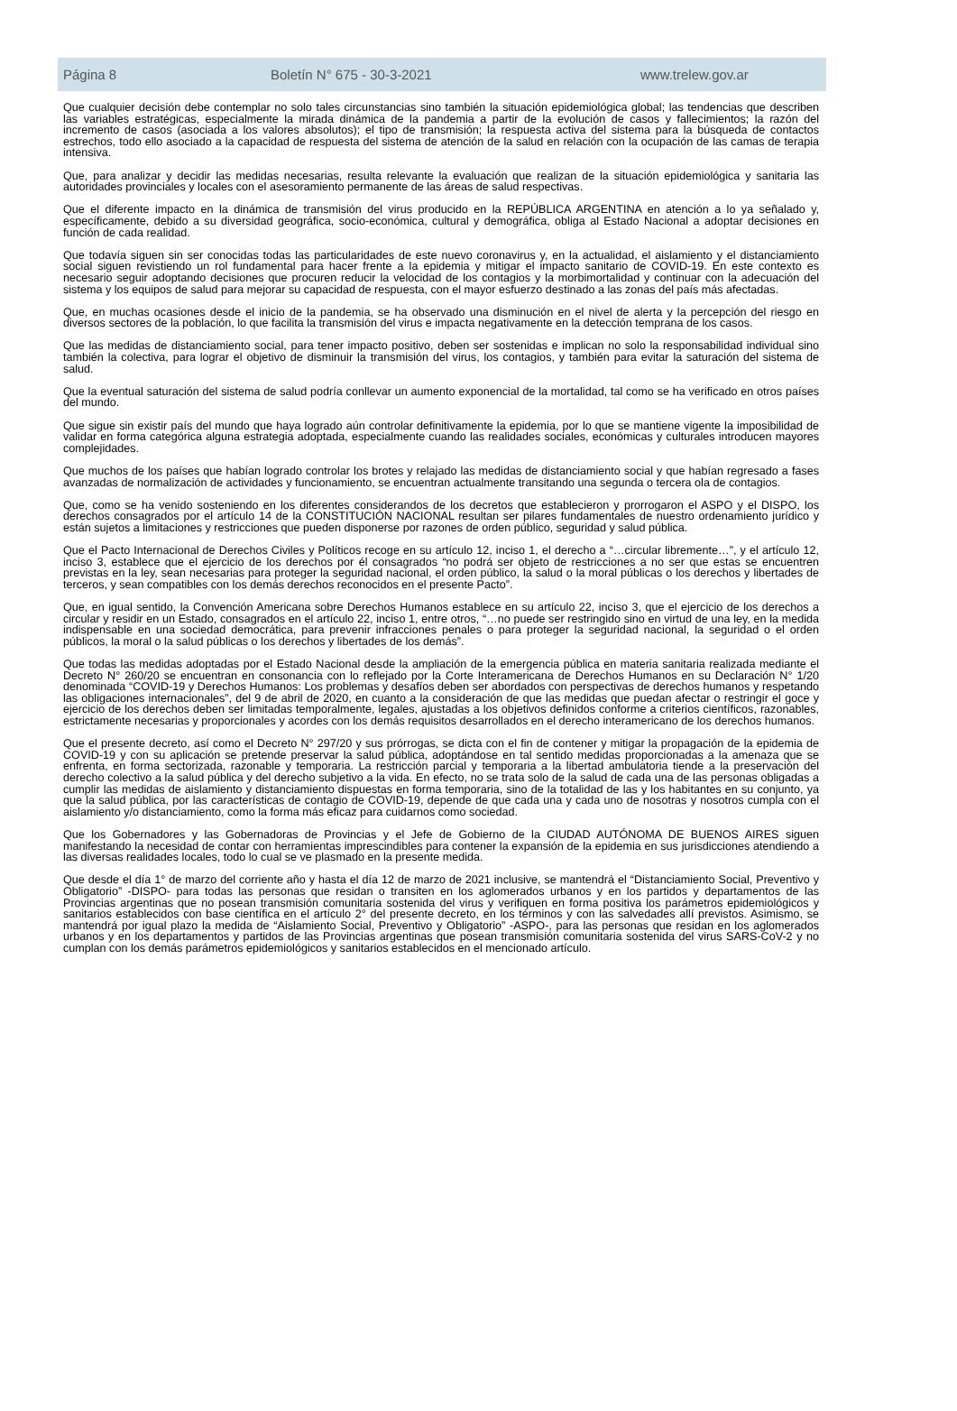Página 8 Boletín N° 675 - 30-3-2021 www.trelew.gov.ar
Que cualquier decisión debe contemplar no solo tales circunstancias sino también la situación epidemiológica global; las tendencias que describen las variables estratégicas, especialmente la mirada dinámica de la pandemia a partir de la evolución de casos y fallecimientos; la razón del incremento de casos (asociada a los valores absolutos); el tipo de transmisión; la respuesta activa del sistema para la búsqueda de contactos estrechos, todo ello asociado a la capacidad de respuesta del sistema de atención de la salud en relación con la ocupación de las camas de terapia intensiva.
Que, para analizar y decidir las medidas necesarias, resulta relevante la evaluación que realizan de la situación epidemiológica y sanitaria las autoridades provinciales y locales con el asesoramiento permanente de las áreas de salud respectivas.
Que el diferente impacto en la dinámica de transmisión del virus producido en la REPÚBLICA ARGENTINA en atención a lo ya señalado y, específicamente, debido a su diversidad geográfica, socio-económica, cultural y demográfica, obliga al Estado Nacional a adoptar decisiones en función de cada realidad.
Que todavía siguen sin ser conocidas todas las particularidades de este nuevo coronavirus y, en la actualidad, el aislamiento y el distanciamiento social siguen revistiendo un rol fundamental para hacer frente a la epidemia y mitigar el impacto sanitario de COVID-19. En este contexto es necesario seguir adoptando decisiones que procuren reducir la velocidad de los contagios y la morbimortalidad y continuar con la adecuación del sistema y los equipos de salud para mejorar su capacidad de respuesta, con el mayor esfuerzo destinado a las zonas del país más afectadas.
Que, en muchas ocasiones desde el inicio de la pandemia, se ha observado una disminución en el nivel de alerta y la percepción del riesgo en diversos sectores de la población, lo que facilita la transmisión del virus e impacta negativamente en la detección temprana de los casos.
Que las medidas de distanciamiento social, para tener impacto positivo, deben ser sostenidas e implican no solo la responsabilidad individual sino también la colectiva, para lograr el objetivo de disminuir la transmisión del virus, los contagios, y también para evitar la saturación del sistema de salud.
Que la eventual saturación del sistema de salud podría conllevar un aumento exponencial de la mortalidad, tal como se ha verificado en otros países del mundo.
Que sigue sin existir país del mundo que haya logrado aún controlar definitivamente la epidemia, por lo que se mantiene vigente la imposibilidad de validar en forma categórica alguna estrategia adoptada, especialmente cuando las realidades sociales, económicas y culturales introducen mayores complejidades.
Que muchos de los países que habían logrado controlar los brotes y relajado las medidas de distanciamiento social y que habían regresado a fases avanzadas de normalización de actividades y funcionamiento, se encuentran actualmente transitando una segunda o tercera ola de contagios.
Que, como se ha venido sosteniendo en los diferentes considerandos de los decretos que establecieron y prorrogaron el ASPO y el DISPO, los derechos consagrados por el artículo 14 de la CONSTITUCIÓN NACIONAL resultan ser pilares fundamentales de nuestro ordenamiento jurídico y están sujetos a limitaciones y restricciones que pueden disponerse por razones de orden público, seguridad y salud pública.
Que el Pacto Internacional de Derechos Civiles y Políticos recoge en su artículo 12, inciso 1, el derecho a “…circular libremente…”, y el artículo 12, inciso 3, establece que el ejercicio de los derechos por él consagrados “no podrá ser objeto de restricciones a no ser que estas se encuentren previstas en la ley, sean necesarias para proteger la seguridad nacional, el orden público, la salud o la moral públicas o los derechos y libertades de terceros, y sean compatibles con los demás derechos reconocidos en el presente Pacto”.
Que, en igual sentido, la Convención Americana sobre Derechos Humanos establece en su artículo 22, inciso 3, que el ejercicio de los derechos a circular y residir en un Estado, consagrados en el artículo 22, inciso 1, entre otros, “…no puede ser restringido sino en virtud de una ley, en la medida indispensable en una sociedad democrática, para prevenir infracciones penales o para proteger la seguridad nacional, la seguridad o el orden públicos, la moral o la salud públicas o los derechos y libertades de los demás”.
Que todas las medidas adoptadas por el Estado Nacional desde la ampliación de la emergencia pública en materia sanitaria realizada mediante el Decreto N° 260/20 se encuentran en consonancia con lo reflejado por la Corte Interamericana de Derechos Humanos en su Declaración N° 1/20 denominada “COVID-19 y Derechos Humanos: Los problemas y desafíos deben ser abordados con perspectivas de derechos humanos y respetando las obligaciones internacionales”, del 9 de abril de 2020, en cuanto a la consideración de que las medidas que puedan afectar o restringir el goce y ejercicio de los derechos deben ser limitadas temporalmente, legales, ajustadas a los objetivos definidos conforme a criterios científicos, razonables, estrictamente necesarias y proporcionales y acordes con los demás requisitos desarrollados en el derecho interamericano de los derechos humanos.
Que el presente decreto, así como el Decreto N° 297/20 y sus prórrogas, se dicta con el fin de contener y mitigar la propagación de la epidemia de COVID-19 y con su aplicación se pretende preservar la salud pública, adoptándose en tal sentido medidas proporcionadas a la amenaza que se enfrenta, en forma sectorizada, razonable y temporaria. La restricción parcial y temporaria a la libertad ambulatoria tiende a la preservación del derecho colectivo a la salud pública y del derecho subjetivo a la vida. En efecto, no se trata solo de la salud de cada una de las personas obligadas a cumplir las medidas de aislamiento y distanciamiento dispuestas en forma temporaria, sino de la totalidad de las y los habitantes en su conjunto, ya que la salud pública, por las características de contagio de COVID-19, depende de que cada una y cada uno de nosotras y nosotros cumpla con el aislamiento y/o distanciamiento, como la forma más eficaz para cuidarnos como sociedad.
Que los Gobernadores y las Gobernadoras de Provincias y el Jefe de Gobierno de la CIUDAD AUTÓNOMA DE BUENOS AIRES siguen manifestando la necesidad de contar con herramientas imprescindibles para contener la expansión de la epidemia en sus jurisdicciones atendiendo a las diversas realidades locales, todo lo cual se ve plasmado en la presente medida.
Que desde el día 1° de marzo del corriente año y hasta el día 12 de marzo de 2021 inclusive, se mantendrá el “Distanciamiento Social, Preventivo y Obligatorio” -DISPO- para todas las personas que residan o transiten en los aglomerados urbanos y en los partidos y departamentos de las Provincias argentinas que no posean transmisión comunitaria sostenida del virus y verifiquen en forma positiva los parámetros epidemiológicos y sanitarios establecidos con base científica en el artículo 2° del presente decreto, en los términos y con las salvedades allí previstos. Asimismo, se mantendrá por igual plazo la medida de “Aislamiento Social, Preventivo y Obligatorio” -ASPO-, para las personas que residan en los aglomerados urbanos y en los departamentos y partidos de las Provincias argentinas que posean transmisión comunitaria sostenida del virus SARS-CoV-2 y no cumplan con los demás parámetros epidemiológicos y sanitarios establecidos en el mencionado artículo.